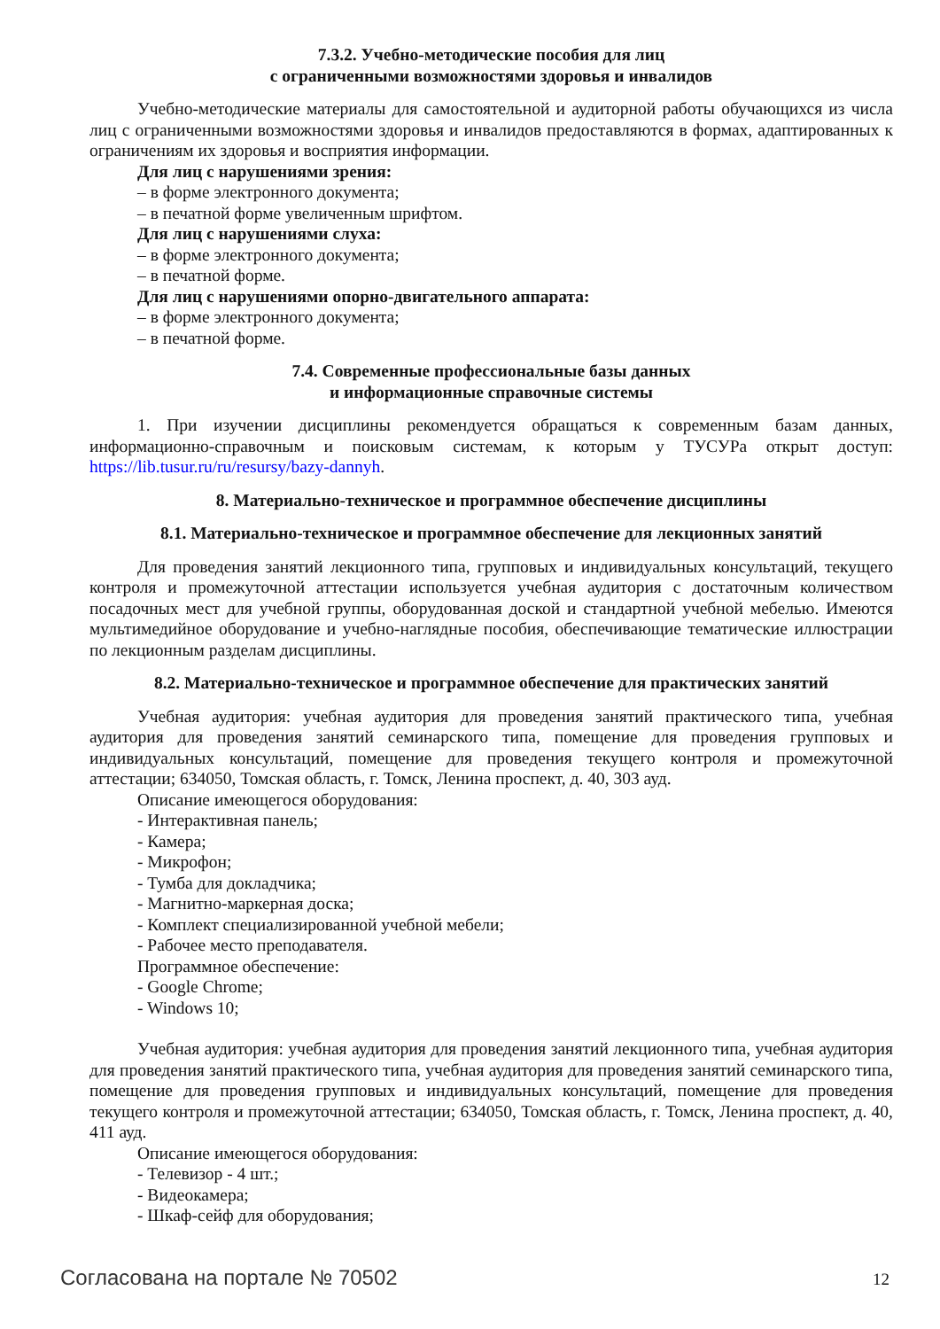7.3.2. Учебно-методические пособия для лиц
с ограниченными возможностями здоровья и инвалидов
Учебно-методические материалы для самостоятельной и аудиторной работы обучающихся из числа лиц с ограниченными возможностями здоровья и инвалидов предоставляются в формах, адаптированных к ограничениям их здоровья и восприятия информации.
Для лиц с нарушениями зрения:
– в форме электронного документа;
– в печатной форме увеличенным шрифтом.
Для лиц с нарушениями слуха:
– в форме электронного документа;
– в печатной форме.
Для лиц с нарушениями опорно-двигательного аппарата:
– в форме электронного документа;
– в печатной форме.
7.4. Современные профессиональные базы данных
и информационные справочные системы
1. При изучении дисциплины рекомендуется обращаться к современным базам данных, информационно-справочным и поисковым системам, к которым у ТУСУРа открыт доступ: https://lib.tusur.ru/ru/resursy/bazy-dannyh.
8. Материально-техническое и программное обеспечение дисциплины
8.1. Материально-техническое и программное обеспечение для лекционных занятий
Для проведения занятий лекционного типа, групповых и индивидуальных консультаций, текущего контроля и промежуточной аттестации используется учебная аудитория с достаточным количеством посадочных мест для учебной группы, оборудованная доской и стандартной учебной мебелью. Имеются мультимедийное оборудование и учебно-наглядные пособия, обеспечивающие тематические иллюстрации по лекционным разделам дисциплины.
8.2. Материально-техническое и программное обеспечение для практических занятий
Учебная аудитория: учебная аудитория для проведения занятий практического типа, учебная аудитория для проведения занятий семинарского типа, помещение для проведения групповых и индивидуальных консультаций, помещение для проведения текущего контроля и промежуточной аттестации; 634050, Томская область, г. Томск, Ленина проспект, д. 40, 303 ауд.
Описание имеющегося оборудования:
- Интерактивная панель;
- Камера;
- Микрофон;
- Тумба для докладчика;
- Магнитно-маркерная доска;
- Комплект специализированной учебной мебели;
- Рабочее место преподавателя.
Программное обеспечение:
- Google Chrome;
- Windows 10;
Учебная аудитория: учебная аудитория для проведения занятий лекционного типа, учебная аудитория для проведения занятий практического типа, учебная аудитория для проведения занятий семинарского типа, помещение для проведения групповых и индивидуальных консультаций, помещение для проведения текущего контроля и промежуточной аттестации; 634050, Томская область, г. Томск, Ленина проспект, д. 40, 411 ауд.
Описание имеющегося оборудования:
- Телевизор - 4 шт.;
- Видеокамера;
- Шкаф-сейф для оборудования;
Согласована на портале № 70502 12